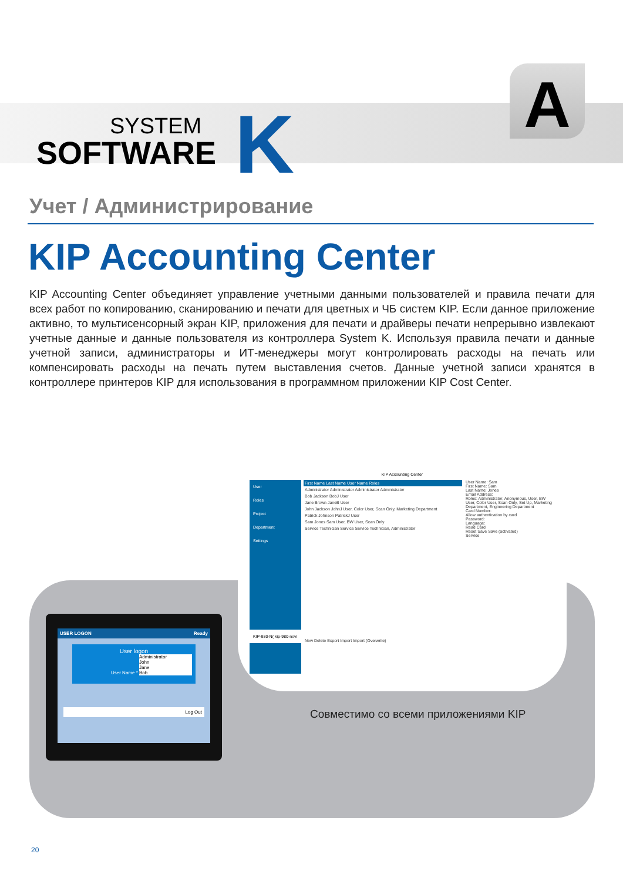SYSTEM
SOFTWARE
K A
Учет / Администрирование
KIP Accounting Center
KIP Accounting Center объединяет управление учетными данными пользователей и правила печати для всех работ по копированию, сканированию и печати для цветных и ЧБ систем KIP. Если данное приложение активно, то мультисенсорный экран KIP, приложения для печати и драйверы печати непрерывно извлекают учетные данные и данные пользователя из контроллера System K. Используя правила печати и данные учетной записи, администраторы и ИТ-менеджеры могут контролировать расходы на печать или компенсировать расходы на печать путем выставления счетов. Данные учетной записи хранятся в контроллере принтеров KIP для использования в программном приложении KIP Cost Center.
KIP Accounting Center
User
Roles
Project
Department
Settings
KIP-980-N( kip-980-novi
First Name Last Name User Name Roles
Administrator Administrator Administrator Administrator
Bob Jackson BobJ User
Jane Brown JaneB User
John Jackson JohnJ User, Color User, Scan Only, Marketing Department
Patrick Johnson PatrickJ User
Sam Jones Sam User, BW User, Scan Only
Service Technician Service Service Technician, Administrator
New Delete Export Import Import (Overwrite)
User Name: Sam
First Name: Sam
Last Name: Jones
Email Address:
Roles: Administrator, Anonymous, User, BW User, Color User, Scan Only, Set Up, Marketing Department, Engineering Department
Card Number:
Allow authentication by card
Password:
Language:
Read Card
Reset Save Save (activated)
Service
USER LOGON Ready
User logon
User Name * Administrator
John
Jane
Bob
Log Out
Совместимо со всеми приложениями KIP
20